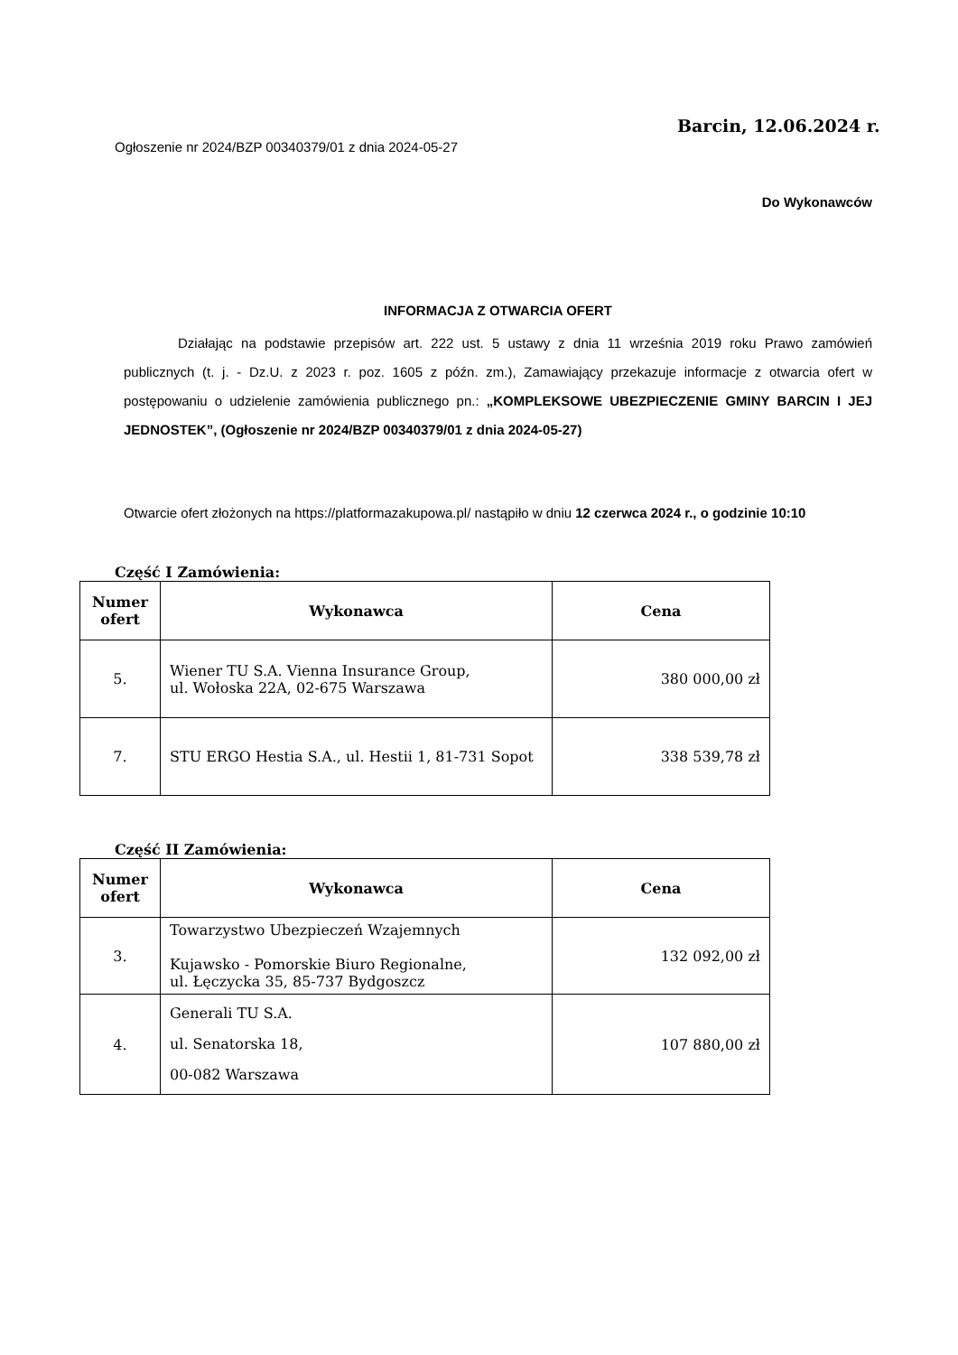Barcin, 12.06.2024 r.
Ogłoszenie nr 2024/BZP 00340379/01 z dnia 2024-05-27
Do Wykonawców
INFORMACJA Z OTWARCIA OFERT
    Działając na podstawie przepisów art. 222 ust. 5 ustawy z dnia 11 września 2019 roku Prawo zamówień publicznych (t. j. - Dz.U. z 2023 r. poz. 1605 z późn. zm.), Zamawiający przekazuje informacje z otwarcia ofert w postępowaniu o udzielenie zamówienia publicznego pn.: „KOMPLEKSOWE UBEZPIECZENIE GMINY BARCIN I JEJ JEDNOSTEK”, (Ogłoszenie nr 2024/BZP 00340379/01 z dnia 2024-05-27)
Otwarcie ofert złożonych na https://platformazakupowa.pl/ nastąpiło w dniu 12 czerwca 2024 r., o godzinie 10:10
Część I Zamówienia:
| Numer ofert | Wykonawca | Cena |
| --- | --- | --- |
| 5. | Wiener TU S.A. Vienna Insurance Group, ul. Wołoska 22A, 02-675 Warszawa | 380 000,00 zł |
| 7. | STU ERGO Hestia S.A., ul. Hestii 1, 81-731 Sopot | 338 539,78 zł |
Część II Zamówienia:
| Numer ofert | Wykonawca | Cena |
| --- | --- | --- |
| 3. | Towarzystwo Ubezpieczeń Wzajemnych Kujawsko - Pomorskie Biuro Regionalne, ul. Łęczycka 35, 85-737 Bydgoszcz | 132 092,00 zł |
| 4. | Generali TU S.A. ul. Senatorska 18, 00-082 Warszawa | 107 880,00 zł |